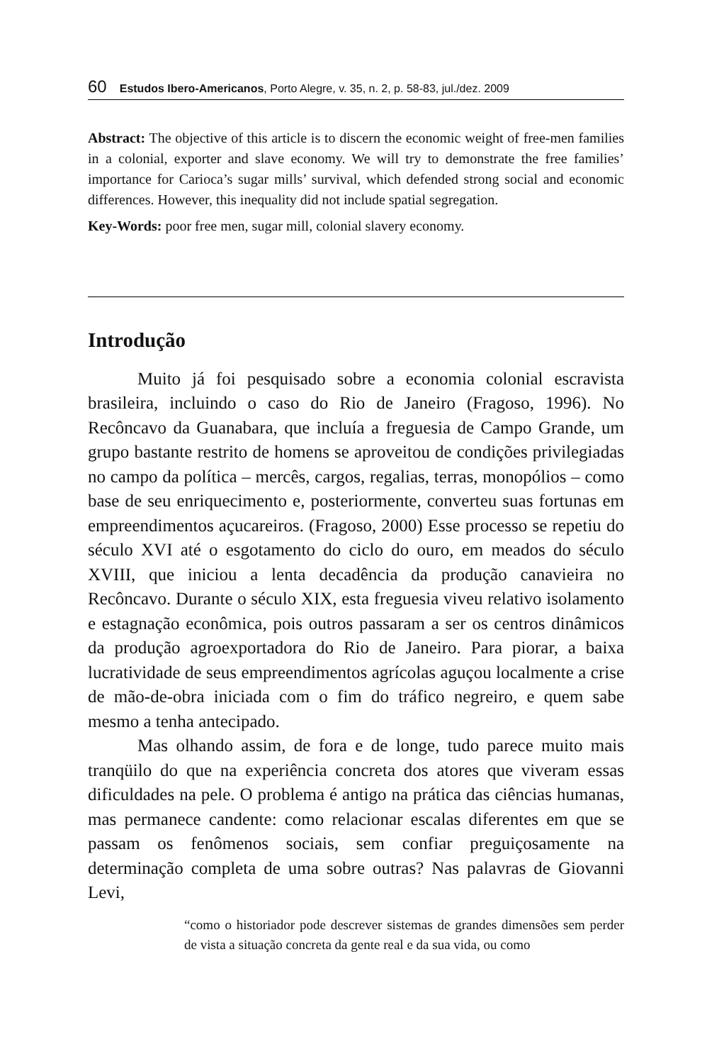60 Estudos Ibero-Americanos, Porto Alegre, v. 35, n. 2, p. 58-83, jul./dez. 2009
Abstract: The objective of this article is to discern the economic weight of free-men families in a colonial, exporter and slave economy. We will try to demonstrate the free families’ importance for Carioca’s sugar mills’ survival, which defended strong social and economic differences. However, this inequality did not include spatial segregation.
Key-Words: poor free men, sugar mill, colonial slavery economy.
Introdução
Muito já foi pesquisado sobre a economia colonial escravista brasileira, incluindo o caso do Rio de Janeiro (Fragoso, 1996). No Recôncavo da Guanabara, que incluía a freguesia de Campo Grande, um grupo bastante restrito de homens se aproveitou de condições privilegiadas no campo da política – mercês, cargos, regalias, terras, monopólios – como base de seu enriquecimento e, posteriormente, converteu suas fortunas em empreendimentos açucareiros. (Fragoso, 2000) Esse processo se repetiu do século XVI até o esgotamento do ciclo do ouro, em meados do século XVIII, que iniciou a lenta decadência da produção canavieira no Recôncavo. Durante o século XIX, esta freguesia viveu relativo isolamento e estagnação econômica, pois outros passaram a ser os centros dinâmicos da produção agroexportadora do Rio de Janeiro. Para piorar, a baixa lucratividade de seus empreendimentos agrícolas aguçou localmente a crise de mão-de-obra iniciada com o fim do tráfico negreiro, e quem sabe mesmo a tenha antecipado.
Mas olhando assim, de fora e de longe, tudo parece muito mais tranqüilo do que na experiência concreta dos atores que viveram essas dificuldades na pele. O problema é antigo na prática das ciências humanas, mas permanece candente: como relacionar escalas diferentes em que se passam os fenômenos sociais, sem confiar preguiçosamente na determinação completa de uma sobre outras? Nas palavras de Giovanni Levi,
“como o historiador pode descrever sistemas de grandes dimensões sem perder de vista a situação concreta da gente real e da sua vida, ou como